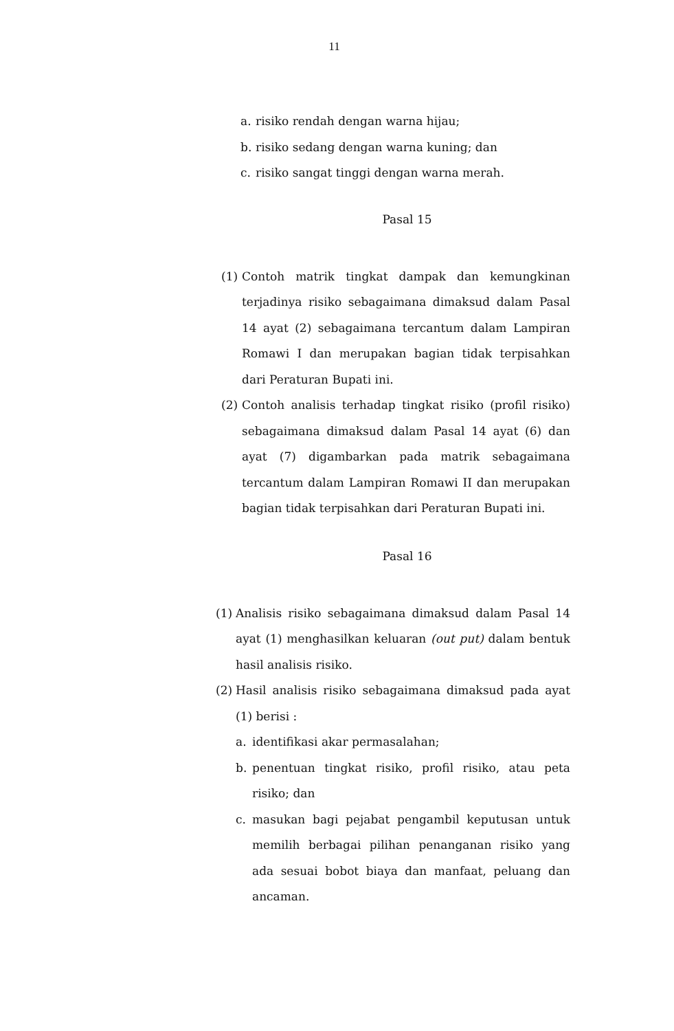11
a. risiko rendah dengan warna hijau;
b. risiko sedang dengan warna kuning; dan
c. risiko sangat tinggi dengan warna merah.
Pasal 15
(1) Contoh matrik tingkat dampak dan kemungkinan terjadinya risiko sebagaimana dimaksud dalam Pasal 14 ayat (2) sebagaimana tercantum dalam Lampiran Romawi I dan merupakan bagian tidak terpisahkan dari Peraturan Bupati ini.
(2) Contoh analisis terhadap tingkat risiko (profil risiko) sebagaimana dimaksud dalam Pasal 14 ayat (6) dan ayat (7) digambarkan pada matrik sebagaimana tercantum dalam Lampiran Romawi II dan merupakan bagian tidak terpisahkan dari Peraturan Bupati ini.
Pasal 16
(1) Analisis risiko sebagaimana dimaksud dalam Pasal 14 ayat (1) menghasilkan keluaran (out put) dalam bentuk hasil analisis risiko.
(2) Hasil analisis risiko sebagaimana dimaksud pada ayat (1) berisi :
a. identifikasi akar permasalahan;
b. penentuan tingkat risiko, profil risiko, atau peta risiko; dan
c. masukan bagi pejabat pengambil keputusan untuk memilih berbagai pilihan penanganan risiko yang ada sesuai bobot biaya dan manfaat, peluang dan ancaman.